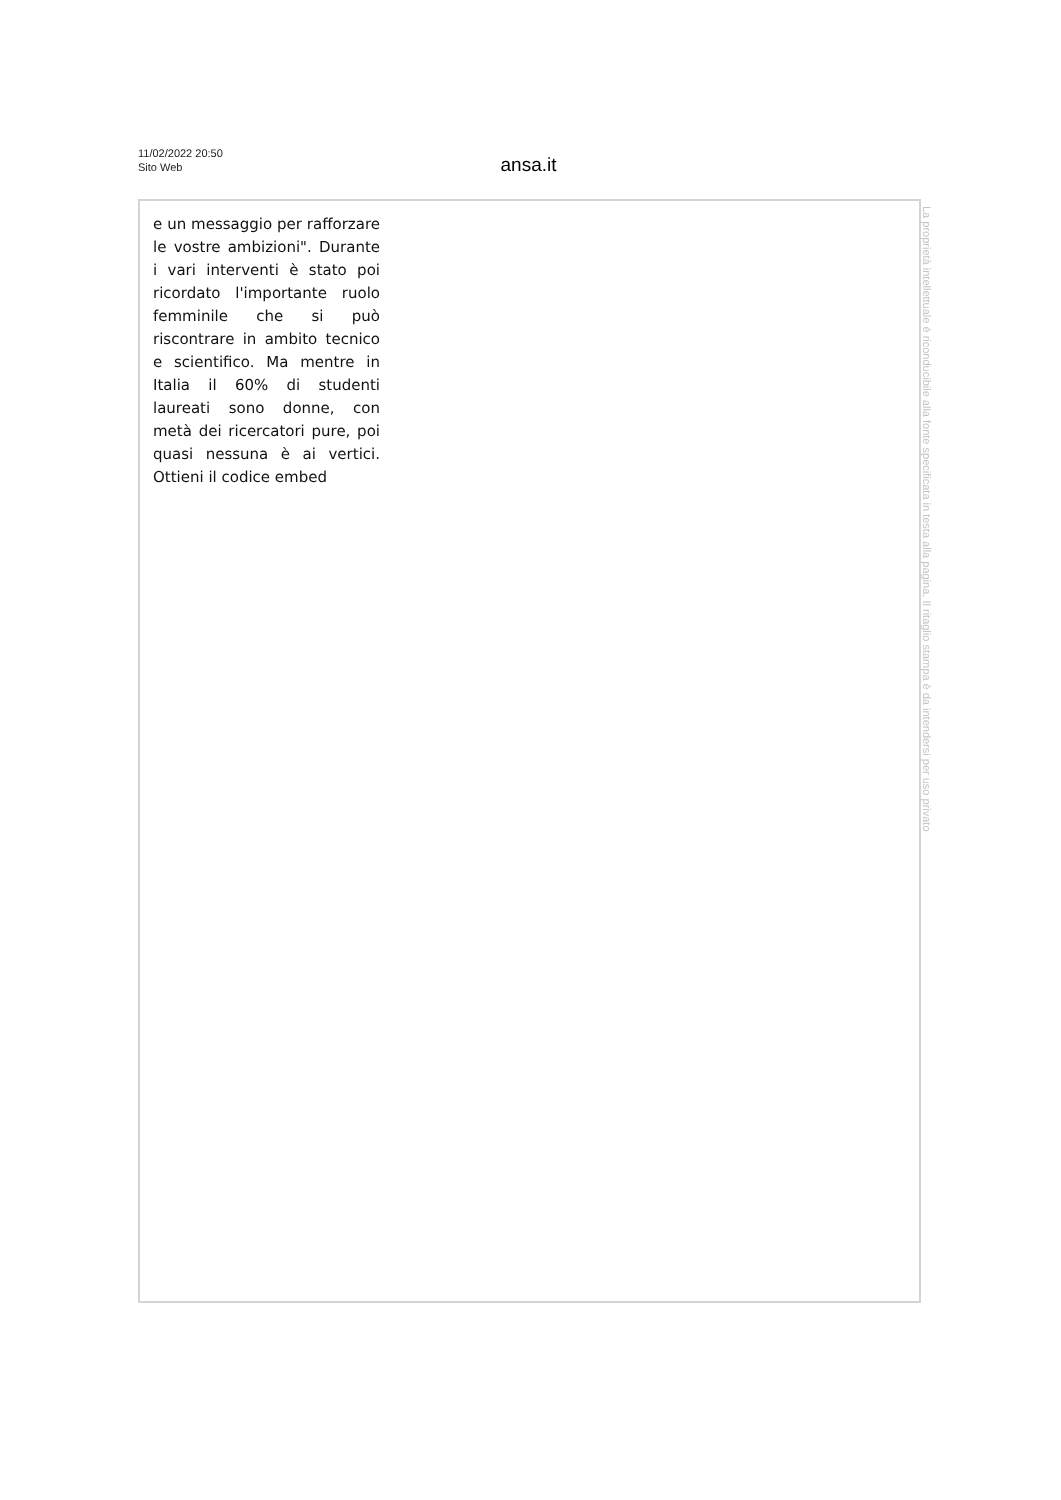11/02/2022 20:50
Sito Web
ansa.it
e un messaggio per rafforzare le vostre ambizioni". Durante i vari interventi è stato poi ricordato l'importante ruolo femminile che si può riscontrare in ambito tecnico e scientifico. Ma mentre in Italia il 60% di studenti laureati sono donne, con metà dei ricercatori pure, poi quasi nessuna è ai vertici. Ottieni il codice embed
La proprietà intellettuale è riconducibile alla fonte specificata in testa alla pagina. Il ritaglio stampa è da intendersi per uso privato